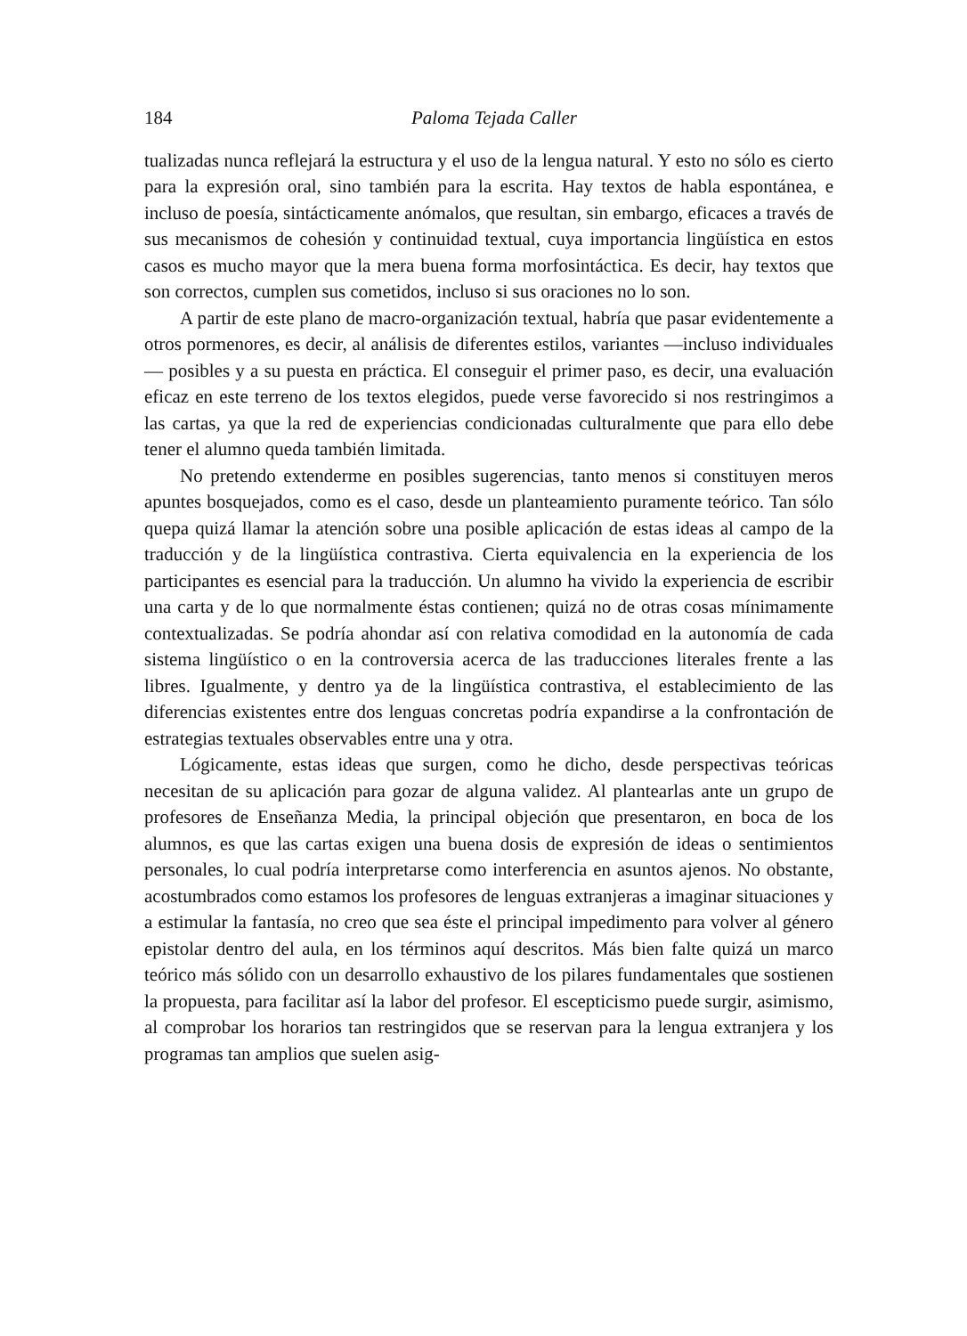184 Paloma Tejada Caller
tualizadas nunca reflejará la estructura y el uso de la lengua natural. Y esto no sólo es cierto para la expresión oral, sino también para la escrita. Hay textos de habla espontánea, e incluso de poesía, sintácticamente anómalos, que resultan, sin embargo, eficaces a través de sus mecanismos de cohesión y continuidad textual, cuya importancia lingüística en estos casos es mucho mayor que la mera buena forma morfosintáctica. Es decir, hay textos que son correctos, cumplen sus cometidos, incluso si sus oraciones no lo son.
A partir de este plano de macro-organización textual, habría que pasar evidentemente a otros pormenores, es decir, al análisis de diferentes estilos, variantes —incluso individuales— posibles y a su puesta en práctica. El conseguir el primer paso, es decir, una evaluación eficaz en este terreno de los textos elegidos, puede verse favorecido si nos restringimos a las cartas, ya que la red de experiencias condicionadas culturalmente que para ello debe tener el alumno queda también limitada.
No pretendo extenderme en posibles sugerencias, tanto menos si constituyen meros apuntes bosquejados, como es el caso, desde un planteamiento puramente teórico. Tan sólo quepa quizá llamar la atención sobre una posible aplicación de estas ideas al campo de la traducción y de la lingüística contrastiva. Cierta equivalencia en la experiencia de los participantes es esencial para la traducción. Un alumno ha vivido la experiencia de escribir una carta y de lo que normalmente éstas contienen; quizá no de otras cosas mínimamente contextualizadas. Se podría ahondar así con relativa comodidad en la autonomía de cada sistema lingüístico o en la controversia acerca de las traducciones literales frente a las libres. Igualmente, y dentro ya de la lingüística contrastiva, el establecimiento de las diferencias existentes entre dos lenguas concretas podría expandirse a la confrontación de estrategias textuales observables entre una y otra.
Lógicamente, estas ideas que surgen, como he dicho, desde perspectivas teóricas necesitan de su aplicación para gozar de alguna validez. Al plantearlas ante un grupo de profesores de Enseñanza Media, la principal objeción que presentaron, en boca de los alumnos, es que las cartas exigen una buena dosis de expresión de ideas o sentimientos personales, lo cual podría interpretarse como interferencia en asuntos ajenos. No obstante, acostumbrados como estamos los profesores de lenguas extranjeras a imaginar situaciones y a estimular la fantasía, no creo que sea éste el principal impedimento para volver al género epistolar dentro del aula, en los términos aquí descritos. Más bien falte quizá un marco teórico más sólido con un desarrollo exhaustivo de los pilares fundamentales que sostienen la propuesta, para facilitar así la labor del profesor. El escepticismo puede surgir, asimismo, al comprobar los horarios tan restringidos que se reservan para la lengua extranjera y los programas tan amplios que suelen asig-